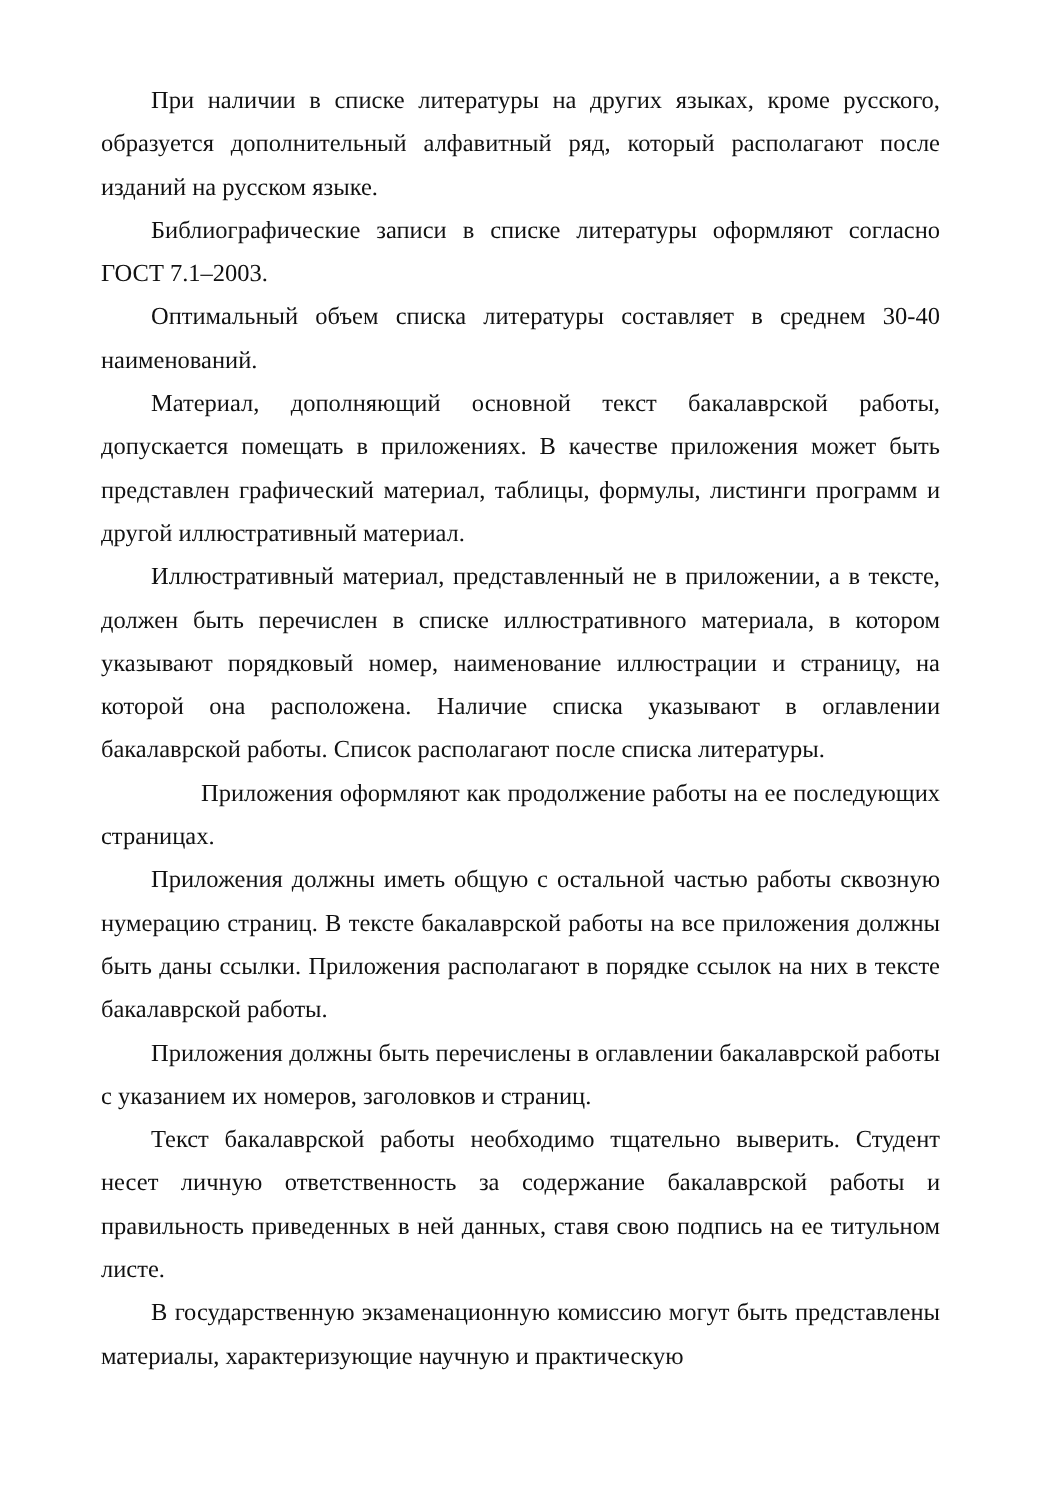При наличии в списке литературы на других языках, кроме русского, образуется дополнительный алфавитный ряд, который располагают после изданий на русском языке.
Библиографические записи в списке литературы оформляют согласно ГОСТ 7.1–2003.
Оптимальный объем списка литературы составляет в среднем 30-40 наименований.
Материал, дополняющий основной текст бакалаврской работы, допускается помещать в приложениях. В качестве приложения может быть представлен графический материал, таблицы, формулы, листинги программ и другой иллюстративный материал.
Иллюстративный материал, представленный не в приложении, а в тексте, должен быть перечислен в списке иллюстративного материала, в котором указывают порядковый номер, наименование иллюстрации и страницу, на которой она расположена. Наличие списка указывают в оглавлении бакалаврской работы. Список располагают после списка литературы.
Приложения оформляют как продолжение работы на ее последующих страницах.
Приложения должны иметь общую с остальной частью работы сквозную нумерацию страниц. В тексте бакалаврской работы на все приложения должны быть даны ссылки. Приложения располагают в порядке ссылок на них в тексте бакалаврской работы.
Приложения должны быть перечислены в оглавлении бакалаврской работы с указанием их номеров, заголовков и страниц.
Текст бакалаврской работы необходимо тщательно выверить. Студент несет личную ответственность за содержание бакалаврской работы и правильность приведенных в ней данных, ставя свою подпись на ее титульном листе.
В государственную экзаменационную комиссию могут быть представлены материалы, характеризующие научную и практическую